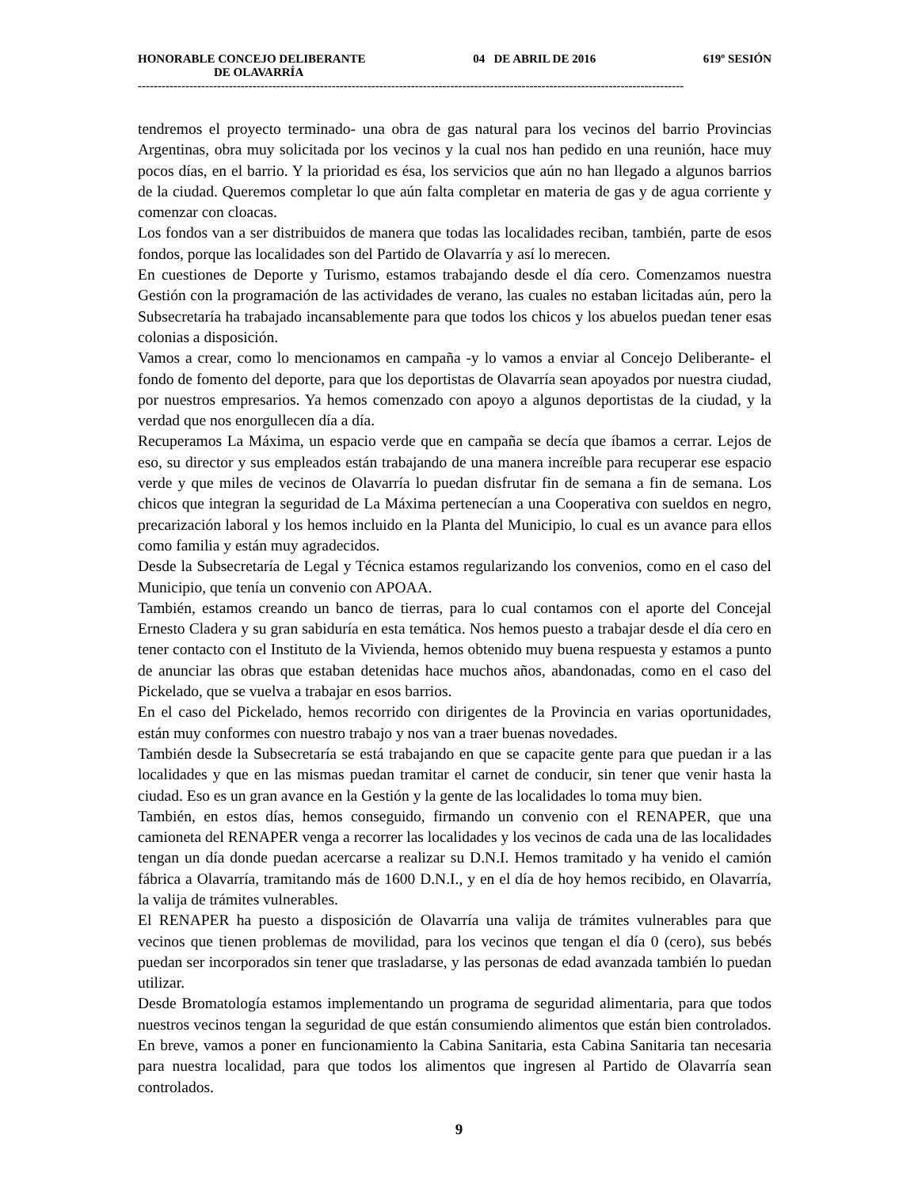HONORABLE CONCEJO DELIBERANTE 04 DE ABRIL DE 2016 619º SESIÓN
DE OLAVARRÍA
------------------------------------------------------------------------------------------------------------------------------------------
tendremos el proyecto terminado- una obra de gas natural para los vecinos del barrio Provincias Argentinas, obra muy solicitada por los vecinos y la cual nos han pedido en una reunión, hace muy pocos días, en el barrio. Y la prioridad es ésa, los servicios que aún no han llegado a algunos barrios de la ciudad. Queremos completar lo que aún falta completar en materia de gas y de agua corriente y comenzar con cloacas.
Los fondos van a ser distribuidos de manera que todas las localidades reciban, también, parte de esos fondos, porque las localidades son del Partido de Olavarría y así lo merecen.
En cuestiones de Deporte y Turismo, estamos trabajando desde el día cero. Comenzamos nuestra Gestión con la programación de las actividades de verano, las cuales no estaban licitadas aún, pero la Subsecretaría ha trabajado incansablemente para que todos los chicos y los abuelos puedan tener esas colonias a disposición.
Vamos a crear, como lo mencionamos en campaña -y lo vamos a enviar al Concejo Deliberante- el fondo de fomento del deporte, para que los deportistas de Olavarría sean apoyados por nuestra ciudad, por nuestros empresarios. Ya hemos comenzado con apoyo a algunos deportistas de la ciudad, y la verdad que nos enorgullecen día a día.
Recuperamos La Máxima, un espacio verde que en campaña se decía que íbamos a cerrar. Lejos de eso, su director y sus empleados están trabajando de una manera increíble para recuperar ese espacio verde y que miles de vecinos de Olavarría lo puedan disfrutar fin de semana a fin de semana. Los chicos que integran la seguridad de La Máxima pertenecían a una Cooperativa con sueldos en negro, precarización laboral y los hemos incluido en la Planta del Municipio, lo cual es un avance para ellos como familia y están muy agradecidos.
Desde la Subsecretaría de Legal y Técnica estamos regularizando los convenios, como en el caso del Municipio, que tenía un convenio con APOAA.
También, estamos creando un banco de tierras, para lo cual contamos con el aporte del Concejal Ernesto Cladera y su gran sabiduría en esta temática. Nos hemos puesto a trabajar desde el día cero en tener contacto con el Instituto de la Vivienda, hemos obtenido muy buena respuesta y estamos a punto de anunciar las obras que estaban detenidas hace muchos años, abandonadas, como en el caso del Pickelado, que se vuelva a trabajar en esos barrios.
En el caso del Pickelado, hemos recorrido con dirigentes de la Provincia en varias oportunidades, están muy conformes con nuestro trabajo y nos van a traer buenas novedades.
También desde la Subsecretaría se está trabajando en que se capacite gente para que puedan ir a las localidades y que en las mismas puedan tramitar el carnet de conducir, sin tener que venir hasta la ciudad. Eso es un gran avance en la Gestión y la gente de las localidades lo toma muy bien.
También, en estos días, hemos conseguido, firmando un convenio con el RENAPER, que una camioneta del RENAPER venga a recorrer las localidades y los vecinos de cada una de las localidades tengan un día donde puedan acercarse a realizar su D.N.I. Hemos tramitado y ha venido el camión fábrica a Olavarría, tramitando más de 1600 D.N.I., y en el día de hoy hemos recibido, en Olavarría, la valija de trámites vulnerables.
El RENAPER ha puesto a disposición de Olavarría una valija de trámites vulnerables para que vecinos que tienen problemas de movilidad, para los vecinos que tengan el día 0 (cero), sus bebés puedan ser incorporados sin tener que trasladarse, y las personas de edad avanzada también lo puedan utilizar.
Desde Bromatología estamos implementando un programa de seguridad alimentaria, para que todos nuestros vecinos tengan la seguridad de que están consumiendo alimentos que están bien controlados. En breve, vamos a poner en funcionamiento la Cabina Sanitaria, esta Cabina Sanitaria tan necesaria para nuestra localidad, para que todos los alimentos que ingresen al Partido de Olavarría sean controlados.
9